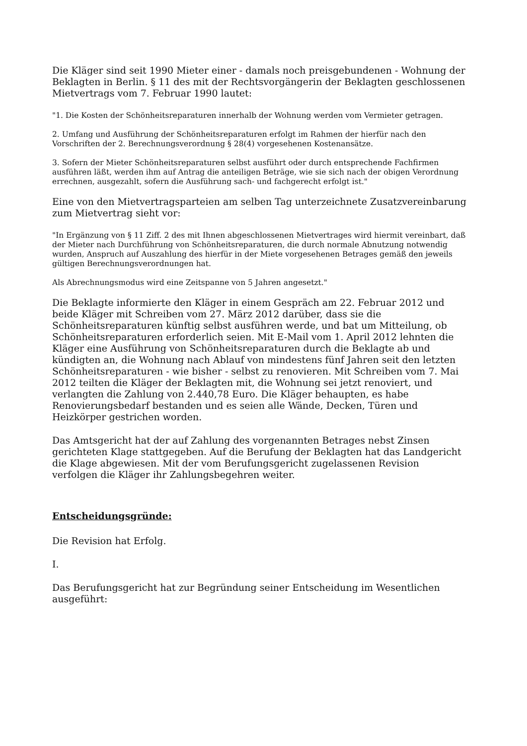Die Kläger sind seit 1990 Mieter einer - damals noch preisgebundenen - Wohnung der Beklagten in Berlin. § 11 des mit der Rechtsvorgängerin der Beklagten geschlossenen Mietvertrags vom 7. Februar 1990 lautet:
"1. Die Kosten der Schönheitsreparaturen innerhalb der Wohnung werden vom Vermieter getragen.
2. Umfang und Ausführung der Schönheitsreparaturen erfolgt im Rahmen der hierfür nach den Vorschriften der 2. Berechnungsverordnung § 28(4) vorgesehenen Kostenansätze.
3. Sofern der Mieter Schönheitsreparaturen selbst ausführt oder durch entsprechende Fachfirmen ausführen läßt, werden ihm auf Antrag die anteiligen Beträge, wie sie sich nach der obigen Verordnung errechnen, ausgezahlt, sofern die Ausführung sach- und fachgerecht erfolgt ist."
Eine von den Mietvertragsparteien am selben Tag unterzeichnete Zusatzvereinbarung zum Mietvertrag sieht vor:
"In Ergänzung von § 11 Ziff. 2 des mit Ihnen abgeschlossenen Mietvertrages wird hiermit vereinbart, daß der Mieter nach Durchführung von Schönheitsreparaturen, die durch normale Abnutzung notwendig wurden, Anspruch auf Auszahlung des hierfür in der Miete vorgesehenen Betrages gemäß den jeweils gültigen Berechnungsverordnungen hat.
Als Abrechnungsmodus wird eine Zeitspanne von 5 Jahren angesetzt."
Die Beklagte informierte den Kläger in einem Gespräch am 22. Februar 2012 und beide Kläger mit Schreiben vom 27. März 2012 darüber, dass sie die Schönheitsreparaturen künftig selbst ausführen werde, und bat um Mitteilung, ob Schönheitsreparaturen erforderlich seien. Mit E-Mail vom 1. April 2012 lehnten die Kläger eine Ausführung von Schönheitsreparaturen durch die Beklagte ab und kündigten an, die Wohnung nach Ablauf von mindestens fünf Jahren seit den letzten Schönheitsreparaturen - wie bisher - selbst zu renovieren. Mit Schreiben vom 7. Mai 2012 teilten die Kläger der Beklagten mit, die Wohnung sei jetzt renoviert, und verlangten die Zahlung von 2.440,78 Euro. Die Kläger behaupten, es habe Renovierungsbedarf bestanden und es seien alle Wände, Decken, Türen und Heizkörper gestrichen worden.
Das Amtsgericht hat der auf Zahlung des vorgenannten Betrages nebst Zinsen gerichteten Klage stattgegeben. Auf die Berufung der Beklagten hat das Landgericht die Klage abgewiesen. Mit der vom Berufungsgericht zugelassenen Revision verfolgen die Kläger ihr Zahlungsbegehren weiter.
Entscheidungsgründe:
Die Revision hat Erfolg.
I.
Das Berufungsgericht hat zur Begründung seiner Entscheidung im Wesentlichen ausgeführt: